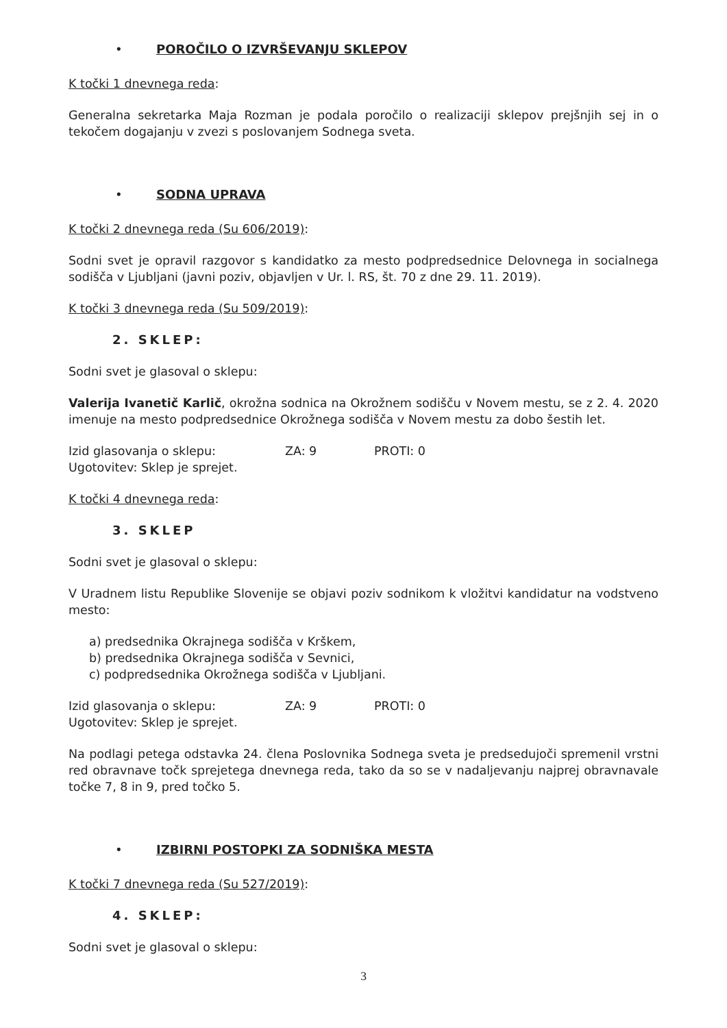• POROČILO O IZVRŠEVANJU SKLEPOV
K točki 1 dnevnega reda:
Generalna sekretarka Maja Rozman je podala poročilo o realizaciji sklepov prejšnjih sej in o tekočem dogajanju v zvezi s poslovanjem Sodnega sveta.
• SODNA UPRAVA
K točki 2 dnevnega reda (Su 606/2019):
Sodni svet je opravil razgovor s kandidatko za mesto podpredsednice Delovnega in socialnega sodišča v Ljubljani (javni poziv, objavljen v Ur. l. RS, št. 70 z dne 29. 11. 2019).
K točki 3 dnevnega reda (Su 509/2019):
2. SKLEP:
Sodni svet je glasoval o sklepu:
Valerija Ivanetič Karlič, okrožna sodnica na Okrožnem sodišču v Novem mestu, se z 2. 4. 2020 imenuje na mesto podpredsednice Okrožnega sodišča v Novem mestu za dobo šestih let.
Izid glasovanja o sklepu: ZA: 9 PROTI: 0
Ugotovitev: Sklep je sprejet.
K točki 4 dnevnega reda:
3. SKLEP
Sodni svet je glasoval o sklepu:
V Uradnem listu Republike Slovenije se objavi poziv sodnikom k vložitvi kandidatur na vodstveno mesto:
a) predsednika Okrajnega sodišča v Krškem,
b) predsednika Okrajnega sodišča v Sevnici,
c) podpredsednika Okrožnega sodišča v Ljubljani.
Izid glasovanja o sklepu: ZA: 9 PROTI: 0
Ugotovitev: Sklep je sprejet.
Na podlagi petega odstavka 24. člena Poslovnika Sodnega sveta je predsedujoči spremenil vrstni red obravnave točk sprejetega dnevnega reda, tako da so se v nadaljevanju najprej obravnavale točke 7, 8 in 9, pred točko 5.
• IZBIRNI POSTOPKI ZA SODNIŠKA MESTA
K točki 7 dnevnega reda (Su 527/2019):
4. SKLEP:
Sodni svet je glasoval o sklepu:
3